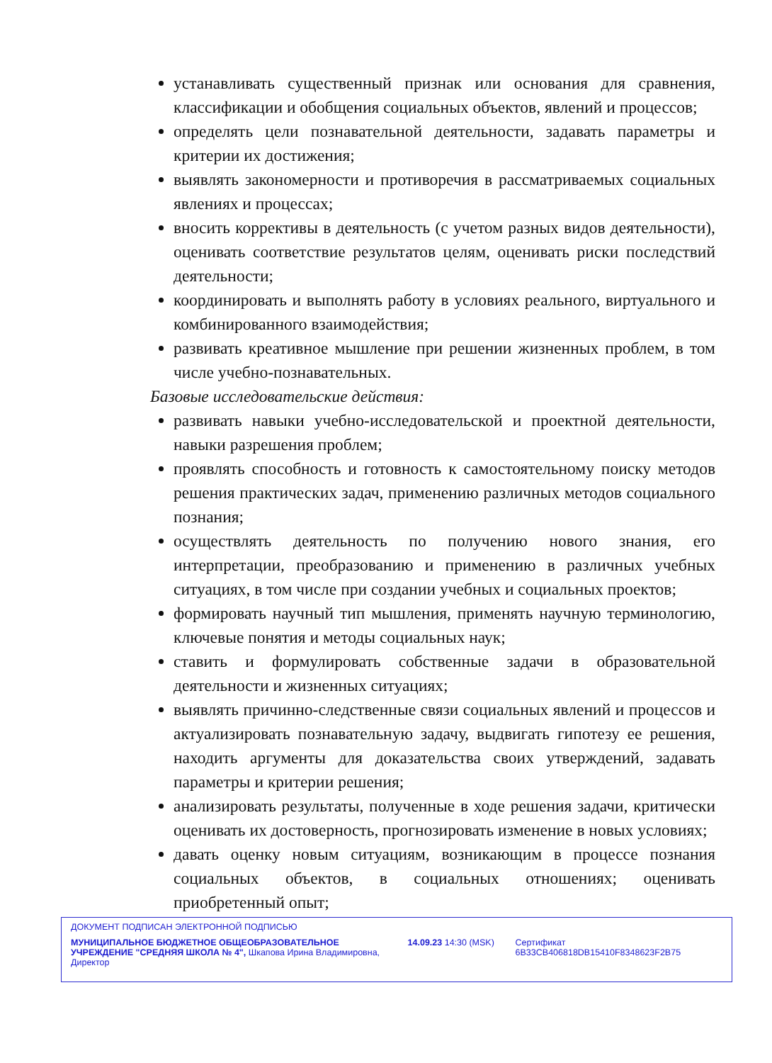устанавливать существенный признак или основания для сравнения, классификации и обобщения социальных объектов, явлений и процессов;
определять цели познавательной деятельности, задавать параметры и критерии их достижения;
выявлять закономерности и противоречия в рассматриваемых социальных явлениях и процессах;
вносить коррективы в деятельность (с учетом разных видов деятельности), оценивать соответствие результатов целям, оценивать риски последствий деятельности;
координировать и выполнять работу в условиях реального, виртуального и комбинированного взаимодействия;
развивать креативное мышление при решении жизненных проблем, в том числе учебно-познавательных.
Базовые исследовательские действия:
развивать навыки учебно-исследовательской и проектной деятельности, навыки разрешения проблем;
проявлять способность и готовность к самостоятельному поиску методов решения практических задач, применению различных методов социального познания;
осуществлять деятельность по получению нового знания, его интерпретации, преобразованию и применению в различных учебных ситуациях, в том числе при создании учебных и социальных проектов;
формировать научный тип мышления, применять научную терминологию, ключевые понятия и методы социальных наук;
ставить и формулировать собственные задачи в образовательной деятельности и жизненных ситуациях;
выявлять причинно-следственные связи социальных явлений и процессов и актуализировать познавательную задачу, выдвигать гипотезу ее решения, находить аргументы для доказательства своих утверждений, задавать параметры и критерии решения;
анализировать результаты, полученные в ходе решения задачи, критически оценивать их достоверность, прогнозировать изменение в новых условиях;
давать оценку новым ситуациям, возникающим в процессе познания социальных объектов, в социальных отношениях; оценивать приобретенный опыт;
ДОКУМЕНТ ПОДПИСАН ЭЛЕКТРОННОЙ ПОДПИСЬЮ
МУНИЦИПАЛЬНОЕ БЮДЖЕТНОЕ ОБЩЕОБРАЗОВАТЕЛЬНОЕ УЧРЕЖДЕНИЕ "СРЕДНЯЯ ШКОЛА № 4", Шкапова Ирина Владимировна, Директор
14.09.23 14:30 (MSK) Сертификат 6B33CB406818DB15410F8348623F2B75